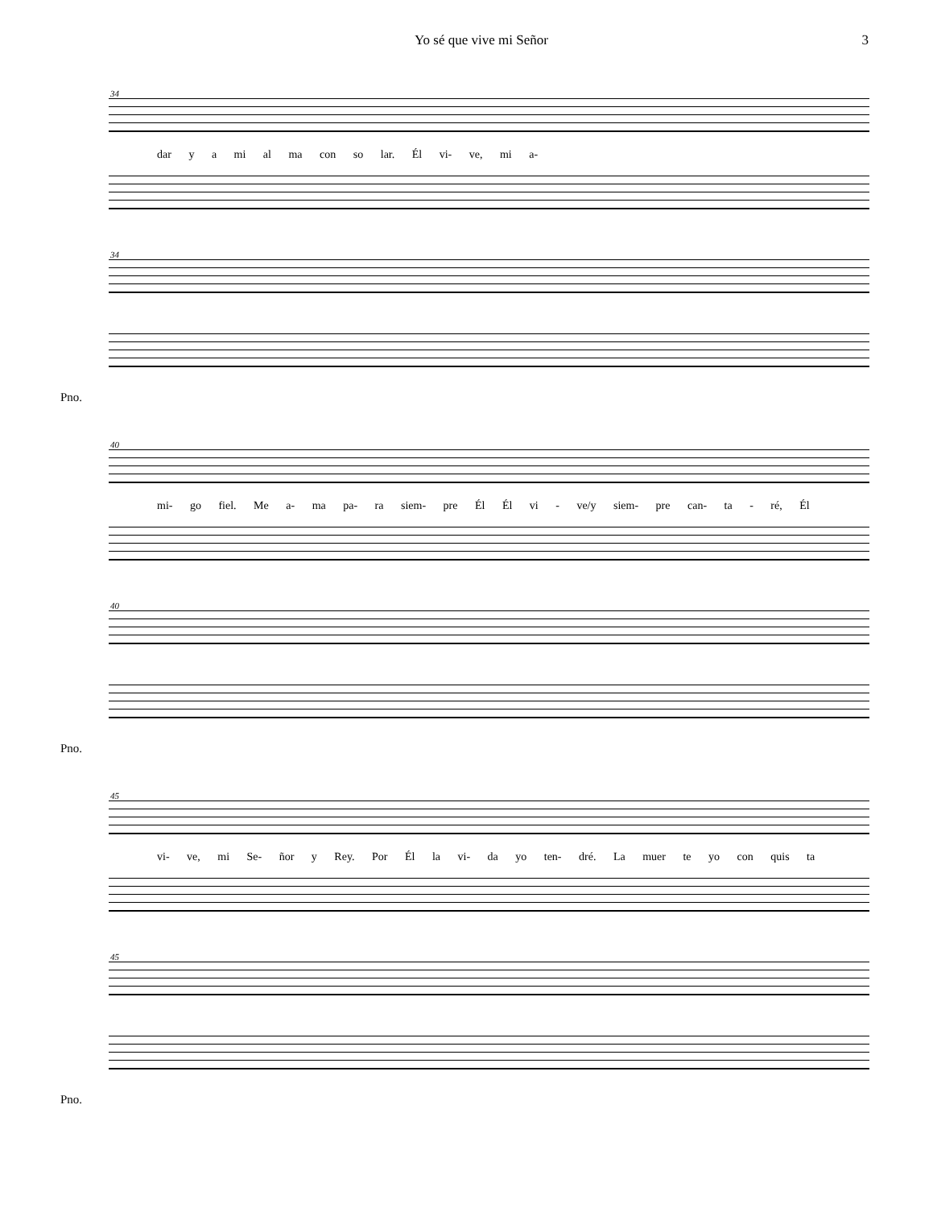Yo sé que vive mi Señor 3
34
dar y a mi al ma con so lar. Él vi- ve, mi a-
34
Pno.
40
mi- go fiel. Me a- ma pa- ra siem- pre Él Él vi - ve/y siem- pre can- ta - ré, Él
40
Pno.
45
vi- ve, mi Se- ñor y Rey. Por Él la vi- da yo ten- dré. La muer te yo con quis ta
45
Pno.